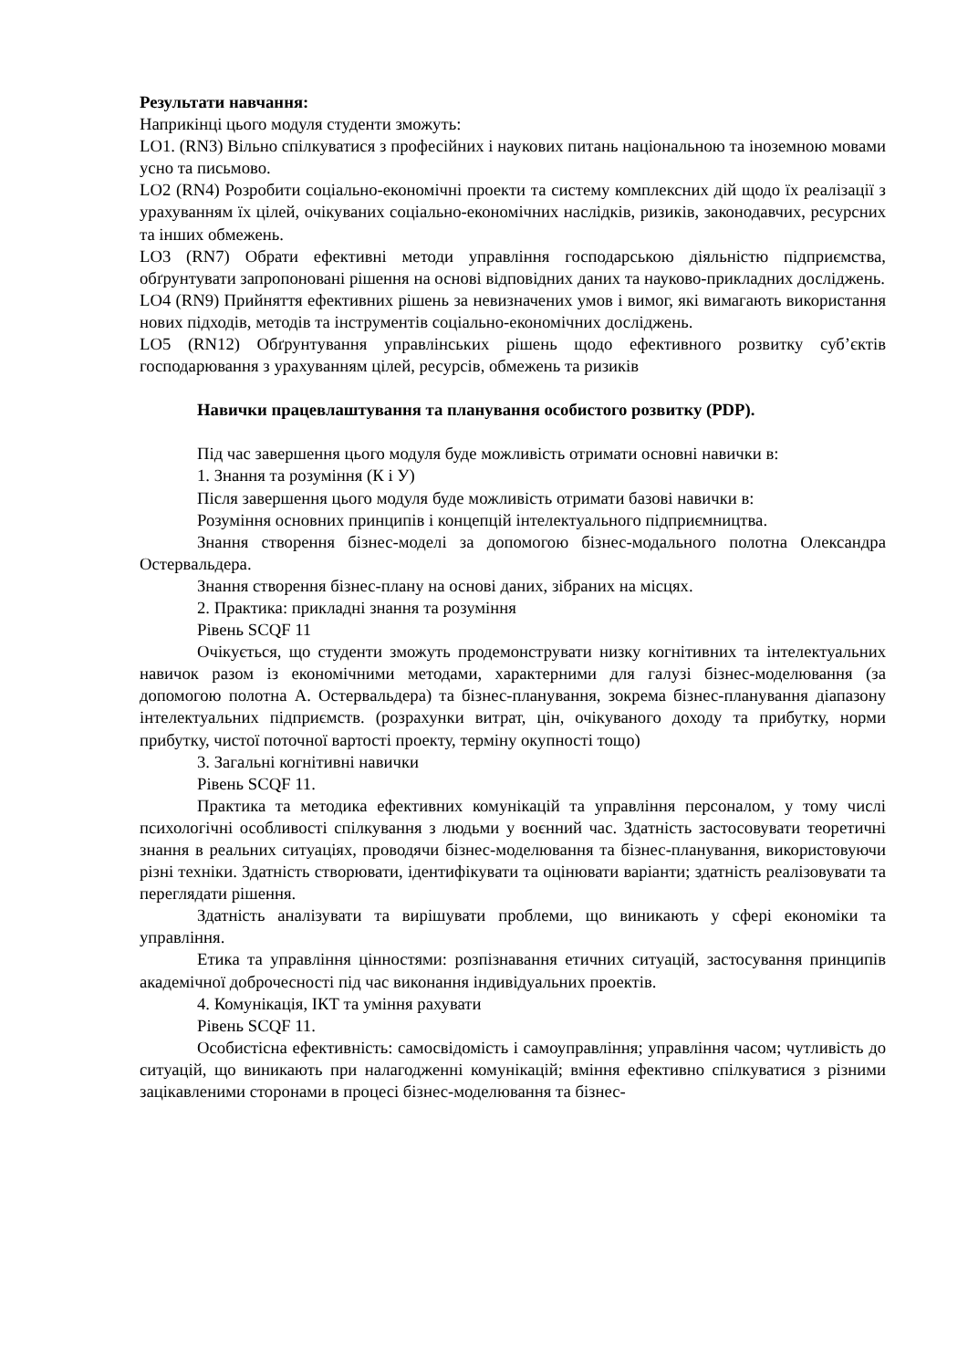Результати навчання:
Наприкінці цього модуля студенти зможуть:
LO1. (RN3) Вільно спілкуватися з професійних і наукових питань національною та іноземною мовами усно та письмово.
LO2 (RN4) Розробити соціально-економічні проекти та систему комплексних дій щодо їх реалізації з урахуванням їх цілей, очікуваних соціально-економічних наслідків, ризиків, законодавчих, ресурсних та інших обмежень.
LO3 (RN7) Обрати ефективні методи управління господарською діяльністю підприємства, обґрунтувати запропоновані рішення на основі відповідних даних та науково-прикладних досліджень.
LO4 (RN9) Прийняття ефективних рішень за невизначених умов і вимог, які вимагають використання нових підходів, методів та інструментів соціально-економічних досліджень.
LO5 (RN12) Обґрунтування управлінських рішень щодо ефективного розвитку суб’єктів господарювання з урахуванням цілей, ресурсів, обмежень та ризиків
Навички працевлаштування та планування особистого розвитку (PDP).
Під час завершення цього модуля буде можливість отримати основні навички в:
1. Знання та розуміння (К і У)
Після завершення цього модуля буде можливість отримати базові навички в:
Розуміння основних принципів і концепцій інтелектуального підприємництва.
Знання створення бізнес-моделі за допомогою бізнес-модального полотна Олександра Остервальдера.
Знання створення бізнес-плану на основі даних, зібраних на місцях.
2. Практика: прикладні знання та розуміння
Рівень SCQF 11
Очікується, що студенти зможуть продемонструвати низку когнітивних та інтелектуальних навичок разом із економічними методами, характерними для галузі бізнес-моделювання (за допомогою полотна А. Остервальдера) та бізнес-планування, зокрема бізнес-планування діапазону інтелектуальних підприємств. (розрахунки витрат, цін, очікуваного доходу та прибутку, норми прибутку, чистої поточної вартості проекту, терміну окупності тощо)
3. Загальні когнітивні навички
Рівень SCQF 11.
Практика та методика ефективних комунікацій та управління персоналом, у тому числі психологічні особливості спілкування з людьми у воєнний час. Здатність застосовувати теоретичні знання в реальних ситуаціях, проводячи бізнес-моделювання та бізнес-планування, використовуючи різні техніки. Здатність створювати, ідентифікувати та оцінювати варіанти; здатність реалізовувати та переглядати рішення.
Здатність аналізувати та вирішувати проблеми, що виникають у сфері економіки та управління.
Етика та управління цінностями: розпізнавання етичних ситуацій, застосування принципів академічної доброчесності під час виконання індивідуальних проектів.
4. Комунікація, ІКТ та уміння рахувати
Рівень SCQF 11.
Особистісна ефективність: самосвідомість і самоуправління; управління часом; чутливість до ситуацій, що виникають при налагодженні комунікацій; вміння ефективно спілкуватися з різними зацікавленими сторонами в процесі бізнес-моделювання та бізнес-